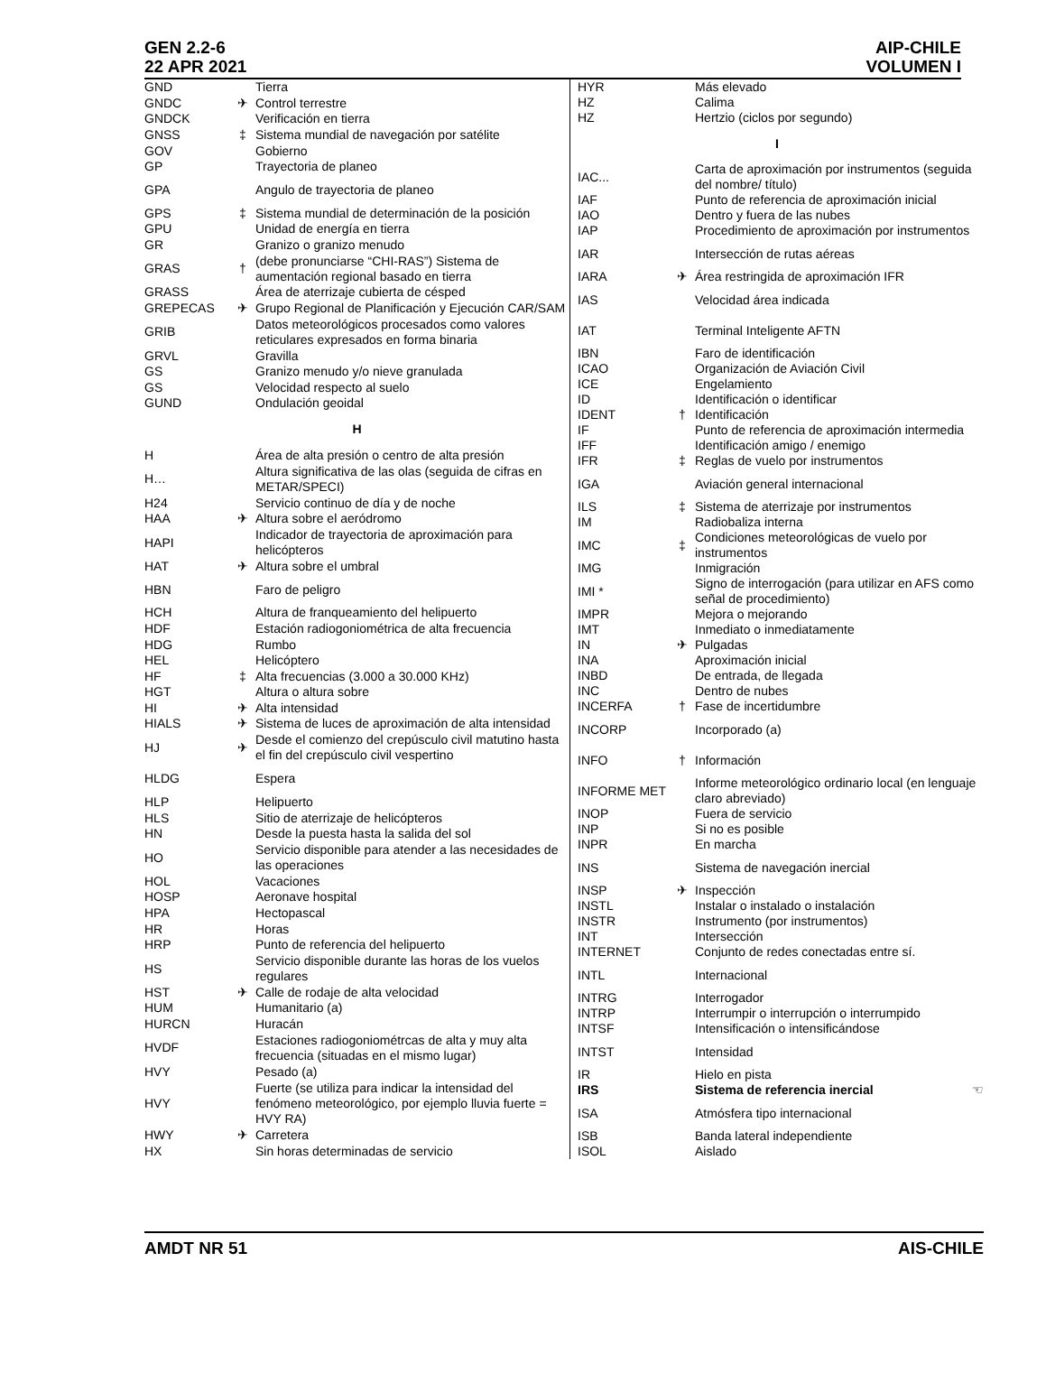GEN 2.2-6
22 APR 2021
AIP-CHILE
VOLUMEN I
| GND | | Tierra |
| GNDC | ✈ | Control terrestre |
| GNDCK | | Verificación en tierra |
| GNSS | ‡ | Sistema mundial de navegación por satélite |
| GOV | | Gobierno |
| GP | | Trayectoria de planeo |
| GPA | | Angulo de trayectoria de planeo |
| GPS | ‡ | Sistema mundial de determinación de la posición |
| GPU | | Unidad de energía en tierra |
| GR | | Granizo o granizo menudo |
| GRAS | † | (debe pronunciarse “CHI-RAS”) Sistema de aumentación regional basado en tierra |
| GRASS | | Área de aterrizaje cubierta de césped |
| GREPECAS | ✈ | Grupo Regional de Planificación y Ejecución CAR/SAM |
| GRIB | | Datos meteorológicos procesados como valores reticulares expresados en forma binaria |
| GRVL | | Gravilla |
| GS | | Granizo menudo y/o nieve granulada |
| GS | | Velocidad respecto al suelo |
| GUND | | Ondulación geoidal |
| H | | |
| H | | Área de alta presión o centro de alta presión |
| H… | | Altura significativa de las olas (seguida de cifras en METAR/SPECI) |
| H24 | | Servicio continuo de día y de noche |
| HAA | ✈ | Altura sobre el aeródromo |
| HAPI | | Indicador de trayectoria de aproximación para helicópteros |
| HAT | ✈ | Altura sobre el umbral |
| HBN | | Faro de peligro |
| HCH | | Altura de franqueamiento del helipuerto |
| HDF | | Estación radiogoniométrica de alta frecuencia |
| HDG | | Rumbo |
| HEL | | Helicóptero |
| HF | ‡ | Alta frecuencias (3.000 a 30.000 KHz) |
| HGT | | Altura o altura sobre |
| HI | ✈ | Alta intensidad |
| HIALS | ✈ | Sistema de luces de aproximación de alta intensidad |
| HJ | ✈ | Desde el comienzo del crepúsculo civil matutino hasta el fin del crepúsculo civil vespertino |
| HLDG | | Espera |
| HLP | | Helipuerto |
| HLS | | Sitio de aterrizaje de helicópteros |
| HN | | Desde la puesta hasta la salida del sol |
| HO | | Servicio disponible para atender a las necesidades de las operaciones |
| HOL | | Vacaciones |
| HOSP | | Aeronave hospital |
| HPA | | Hectopascal |
| HR | | Horas |
| HRP | | Punto de referencia del helipuerto |
| HS | | Servicio disponible durante las horas de los vuelos regulares |
| HST | ✈ | Calle de rodaje de alta velocidad |
| HUM | | Humanitario (a) |
| HURCN | | Huracán |
| HVDF | | Estaciones radiogoniométrcas de alta y muy alta frecuencia (situadas en el mismo lugar) |
| HVY | | Pesado (a) |
| HVY | | Fuerte (se utiliza para indicar la intensidad del fenómeno meteorológico, por ejemplo lluvia fuerte = HVY RA) |
| HWY | ✈ | Carretera |
| HX | | Sin horas determinadas de servicio |
| HYR | | Más elevado |
| HZ | | Calima |
| HZ | | Hertzio (ciclos por segundo) |
| I | | |
| IAC... | | Carta de aproximación por instrumentos (seguida del nombre/ título) |
| IAF | | Punto de referencia de aproximación inicial |
| IAO | | Dentro y fuera de las nubes |
| IAP | | Procedimiento de aproximación por instrumentos |
| IAR | | Intersección de rutas aéreas |
| IARA | ✈ | Área restringida de aproximación IFR |
| IAS | | Velocidad área indicada |
| IAT | | Terminal Inteligente AFTN |
| IBN | | Faro de identificación |
| ICAO | | Organización de Aviación Civil |
| ICE | | Engelamiento |
| ID | | Identificación o identificar |
| IDENT | † | Identificación |
| IF | | Punto de referencia de aproximación intermedia |
| IFF | | Identificación amigo / enemigo |
| IFR | ‡ | Reglas de vuelo por instrumentos |
| IGA | | Aviación general internacional |
| ILS | ‡ | Sistema de aterrizaje por instrumentos |
| IM | | Radiobaliza interna |
| IMC | ‡ | Condiciones meteorológicas de vuelo por instrumentos |
| IMG | | Inmigración |
| IMI * | | Signo de interrogación (para utilizar en AFS como señal de procedimiento) |
| IMPR | | Mejora o mejorando |
| IMT | | Inmediato o inmediatamente |
| IN | ✈ | Pulgadas |
| INA | | Aproximación inicial |
| INBD | | De entrada, de llegada |
| INC | | Dentro de nubes |
| INCERFA | † | Fase de incertidumbre |
| INCORP | | Incorporado (a) |
| INFO | † | Información |
| INFORME MET | | Informe meteorológico ordinario local (en lenguaje claro abreviado) |
| INOP | | Fuera de servicio |
| INP | | Si no es posible |
| INPR | | En marcha |
| INS | | Sistema de navegación inercial |
| INSP | ✈ | Inspección |
| INSTL | | Instalar o instalado o instalación |
| INSTR | | Instrumento (por instrumentos) |
| INT | | Intersección |
| INTERNET | | Conjunto de redes conectadas entre sí. |
| INTL | | Internacional |
| INTRG | | Interrogador |
| INTRP | | Interrumpir o interrupción o interrumpido |
| INTSF | | Intensificación o intensificándose |
| INTST | | Intensidad |
| IR | | Hielo en pista |
| IRS | | Sistema de referencia inercial ☜ |
| ISA | | Atmósfera tipo internacional |
| ISB | | Banda lateral independiente |
| ISOL | | Aislado |
AMDT NR 51 AIS-CHILE